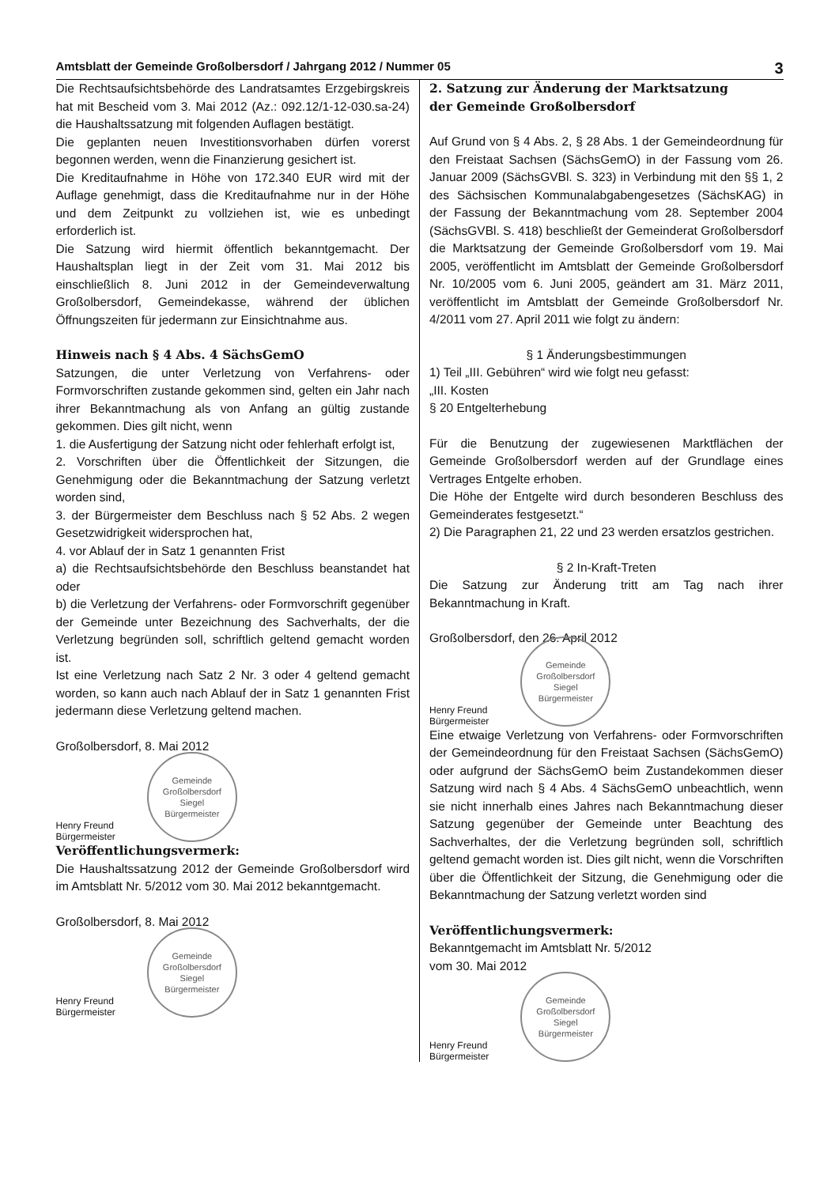Amtsblatt der Gemeinde Großolbersdorf / Jahrgang 2012 / Nummer 05 3
Die Rechtsaufsichtsbehörde des Landratsamtes Erzgebirgskreis hat mit Bescheid vom 3. Mai 2012 (Az.: 092.12/1-12-030.sa-24) die Haushaltssatzung mit folgenden Auflagen bestätigt.
Die geplanten neuen Investitionsvorhaben dürfen vorerst begonnen werden, wenn die Finanzierung gesichert ist.
Die Kreditaufnahme in Höhe von 172.340 EUR wird mit der Auflage genehmigt, dass die Kreditaufnahme nur in der Höhe und dem Zeitpunkt zu vollziehen ist, wie es unbedingt erforderlich ist.
Die Satzung wird hiermit öffentlich bekanntgemacht. Der Haushaltsplan liegt in der Zeit vom 31. Mai 2012 bis einschließlich 8. Juni 2012 in der Gemeindeverwaltung Großolbersdorf, Gemeindekasse, während der üblichen Öffnungszeiten für jedermann zur Einsichtnahme aus.
Hinweis nach § 4 Abs. 4 SächsGemO
Satzungen, die unter Verletzung von Verfahrens- oder Formvorschriften zustande gekommen sind, gelten ein Jahr nach ihrer Bekanntmachung als von Anfang an gültig zustande gekommen. Dies gilt nicht, wenn
1. die Ausfertigung der Satzung nicht oder fehlerhaft erfolgt ist,
2. Vorschriften über die Öffentlichkeit der Sitzungen, die Genehmigung oder die Bekanntmachung der Satzung verletzt worden sind,
3. der Bürgermeister dem Beschluss nach § 52 Abs. 2 wegen Gesetzwidrigkeit widersprochen hat,
4. vor Ablauf der in Satz 1 genannten Frist
a) die Rechtsaufsichtsbehörde den Beschluss beanstandet hat oder
b) die Verletzung der Verfahrens- oder Formvorschrift gegenüber der Gemeinde unter Bezeichnung des Sachverhalts, der die Verletzung begründen soll, schriftlich geltend gemacht worden ist.
Ist eine Verletzung nach Satz 2 Nr. 3 oder 4 geltend gemacht worden, so kann auch nach Ablauf der in Satz 1 genannten Frist jedermann diese Verletzung geltend machen.
Großolbersdorf, 8. Mai 2012
Henry Freund
Bürgermeister
Gemeinde Großolbersdorf
Siegel
Bürgermeister
Veröffentlichungsvermerk:
Die Haushaltssatzung 2012 der Gemeinde Großolbersdorf wird im Amtsblatt Nr. 5/2012 vom 30. Mai 2012 bekanntgemacht.
Großolbersdorf, 8. Mai 2012
Henry Freund
Bürgermeister
Gemeinde Großolbersdorf
Siegel
Bürgermeister
2. Satzung zur Änderung der Marktsatzung
der Gemeinde Großolbersdorf
Auf Grund von § 4 Abs. 2, § 28 Abs. 1 der Gemeindeordnung für den Freistaat Sachsen (SächsGemO) in der Fassung vom 26. Januar 2009 (SächsGVBl. S. 323) in Verbindung mit den §§ 1, 2 des Sächsischen Kommunalabgabengesetzes (SächsKAG) in der Fassung der Bekanntmachung vom 28. September 2004 (SächsGVBl. S. 418) beschließt der Gemeinderat Großolbersdorf die Marktsatzung der Gemeinde Großolbersdorf vom 19. Mai 2005, veröffentlicht im Amtsblatt der Gemeinde Großolbersdorf Nr. 10/2005 vom 6. Juni 2005, geändert am 31. März 2011, veröffentlicht im Amtsblatt der Gemeinde Großolbersdorf Nr. 4/2011 vom 27. April 2011 wie folgt zu ändern:
§ 1 Änderungsbestimmungen
1) Teil „III. Gebühren“ wird wie folgt neu gefasst:
„III. Kosten
§ 20 Entgelterhebung
Für die Benutzung der zugewiesenen Marktflächen der Gemeinde Großolbersdorf werden auf der Grundlage eines Vertrages Entgelte erhoben.
Die Höhe der Entgelte wird durch besonderen Beschluss des Gemeinderates festgesetzt.“
2) Die Paragraphen 21, 22 und 23 werden ersatzlos gestrichen.
§ 2 In-Kraft-Treten
Die Satzung zur Änderung tritt am Tag nach ihrer Bekanntmachung in Kraft.
Großolbersdorf, den 26. April 2012
Henry Freund
Bürgermeister
Gemeinde Großolbersdorf
Siegel
Bürgermeister
Eine etwaige Verletzung von Verfahrens- oder Formvorschriften der Gemeindeordnung für den Freistaat Sachsen (SächsGemO) oder aufgrund der SächsGemO beim Zustandekommen dieser Satzung wird nach § 4 Abs. 4 SächsGemO unbeachtlich, wenn sie nicht innerhalb eines Jahres nach Bekanntmachung dieser Satzung gegenüber der Gemeinde unter Beachtung des Sachverhaltes, der die Verletzung begründen soll, schriftlich geltend gemacht worden ist. Dies gilt nicht, wenn die Vorschriften über die Öffentlichkeit der Sitzung, die Genehmigung oder die Bekanntmachung der Satzung verletzt worden sind
Veröffentlichungsvermerk:
Bekanntgemacht im Amtsblatt Nr. 5/2012
vom 30. Mai 2012
Henry Freund
Bürgermeister
Gemeinde Großolbersdorf
Siegel
Bürgermeister